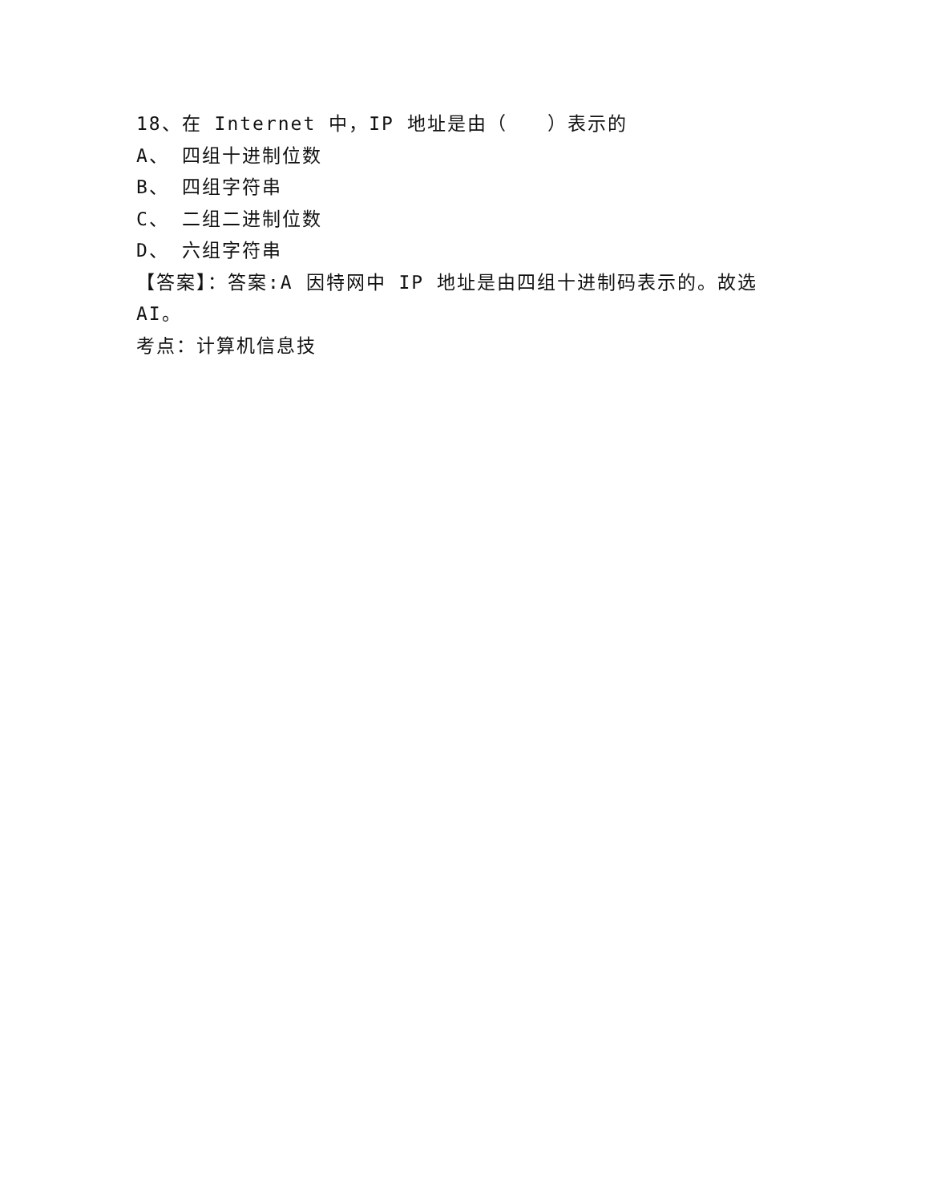18、在 Internet 中，IP 地址是由（　　）表示的
A、 四组十进制位数
B、 四组字符串
C、 二组二进制位数
D、 六组字符串
【答案】：答案:A 因特网中 IP 地址是由四组十进制码表示的。故选AI。
考点：计算机信息技